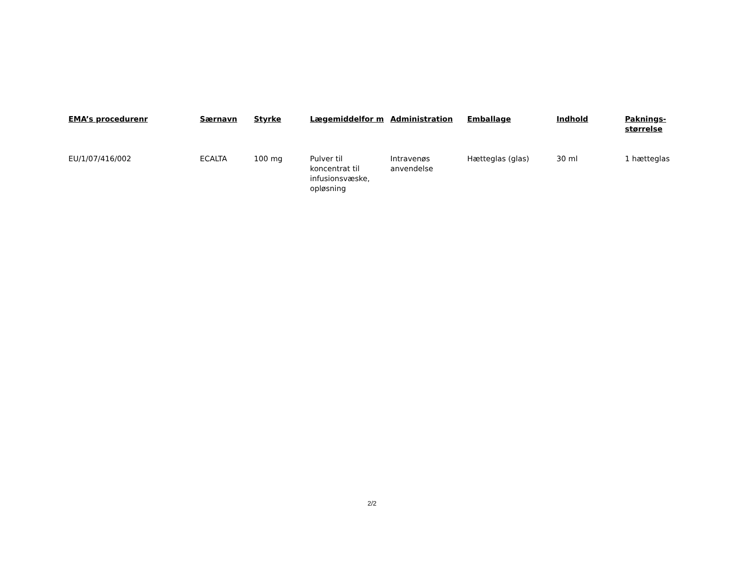| EMA’s procedurenr | Særnavn | Styrke | Lægemiddelfor m | Administration | Emballage | Indhold | Paknings-størrelse |
| --- | --- | --- | --- | --- | --- | --- | --- |
| EU/1/07/416/002 | ECALTA | 100 mg | Pulver til koncentrat til infusionsvæske, opløsning | Intravenøs anvendelse | Hætteglas (glas) | 30 ml | 1 hætteglas |
2/2